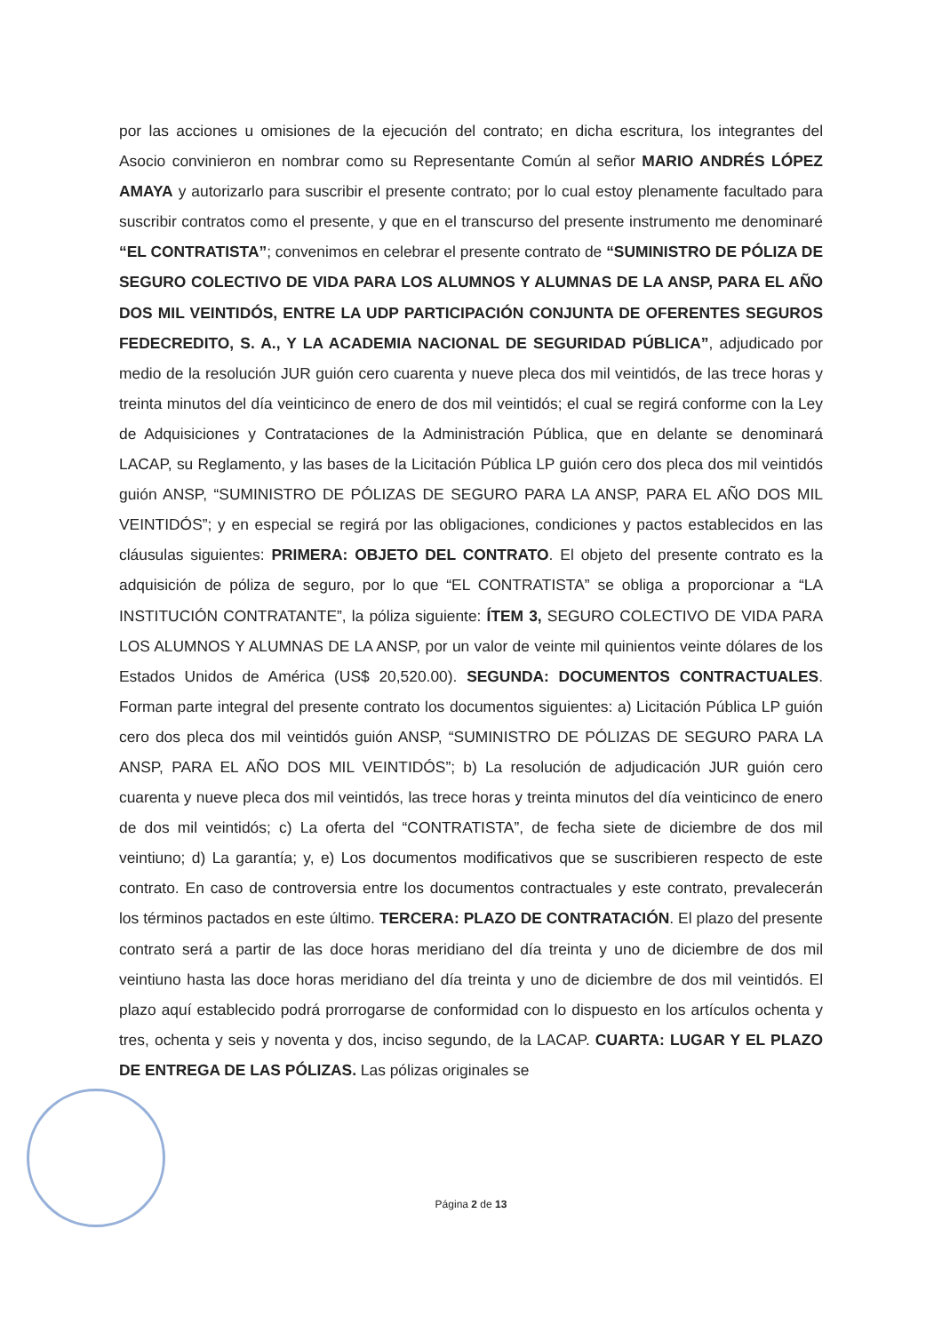por las acciones u omisiones de la ejecución del contrato; en dicha escritura, los integrantes del Asocio convinieron en nombrar como su Representante Común al señor MARIO ANDRÉS LÓPEZ AMAYA y autorizarlo para suscribir el presente contrato; por lo cual estoy plenamente facultado para suscribir contratos como el presente, y que en el transcurso del presente instrumento me denominaré “EL CONTRATISTA”; convenimos en celebrar el presente contrato de “SUMINISTRO DE PÓLIZA DE SEGURO COLECTIVO DE VIDA PARA LOS ALUMNOS Y ALUMNAS DE LA ANSP, PARA EL AÑO DOS MIL VEINTIDÓS, ENTRE LA UDP PARTICIPACIÓN CONJUNTA DE OFERENTES SEGUROS FEDECREDITO, S. A., Y LA ACADEMIA NACIONAL DE SEGURIDAD PÚBLICA”, adjudicado por medio de la resolución JUR guión cero cuarenta y nueve pleca dos mil veintidós, de las trece horas y treinta minutos del día veinticinco de enero de dos mil veintidós; el cual se regirá conforme con la Ley de Adquisiciones y Contrataciones de la Administración Pública, que en delante se denominará LACAP, su Reglamento, y las bases de la Licitación Pública LP guión cero dos pleca dos mil veintidós guión ANSP, “SUMINISTRO DE PÓLIZAS DE SEGURO PARA LA ANSP, PARA EL AÑO DOS MIL VEINTIDÓS”; y en especial se regirá por las obligaciones, condiciones y pactos establecidos en las cláusulas siguientes: PRIMERA: OBJETO DEL CONTRATO. El objeto del presente contrato es la adquisición de póliza de seguro, por lo que “EL CONTRATISTA” se obliga a proporcionar a “LA INSTITUCIÓN CONTRATANTE”, la póliza siguiente: ÍTEM 3, SEGURO COLECTIVO DE VIDA PARA LOS ALUMNOS Y ALUMNAS DE LA ANSP, por un valor de veinte mil quinientos veinte dólares de los Estados Unidos de América (US$ 20,520.00). SEGUNDA: DOCUMENTOS CONTRACTUALES. Forman parte integral del presente contrato los documentos siguientes: a) Licitación Pública LP guión cero dos pleca dos mil veintidós guión ANSP, “SUMINISTRO DE PÓLIZAS DE SEGURO PARA LA ANSP, PARA EL AÑO DOS MIL VEINTIDÓS”; b) La resolución de adjudicación JUR guión cero cuarenta y nueve pleca dos mil veintidós, las trece horas y treinta minutos del día veinticinco de enero de dos mil veintidós; c) La oferta del “CONTRATISTA”, de fecha siete de diciembre de dos mil veintiuno; d) La garantía; y, e) Los documentos modificativos que se suscribieren respecto de este contrato. En caso de controversia entre los documentos contractuales y este contrato, prevalecerán los términos pactados en este último. TERCERA: PLAZO DE CONTRATACIÓN. El plazo del presente contrato será a partir de las doce horas meridiano del día treinta y uno de diciembre de dos mil veintiuno hasta las doce horas meridiano del día treinta y uno de diciembre de dos mil veintidós. El plazo aquí establecido podrá prorrogarse de conformidad con lo dispuesto en los artículos ochenta y tres, ochenta y seis y noventa y dos, inciso segundo, de la LACAP. CUARTA: LUGAR Y EL PLAZO DE ENTREGA DE LAS PÓLIZAS. Las pólizas originales se
Página 2 de 13